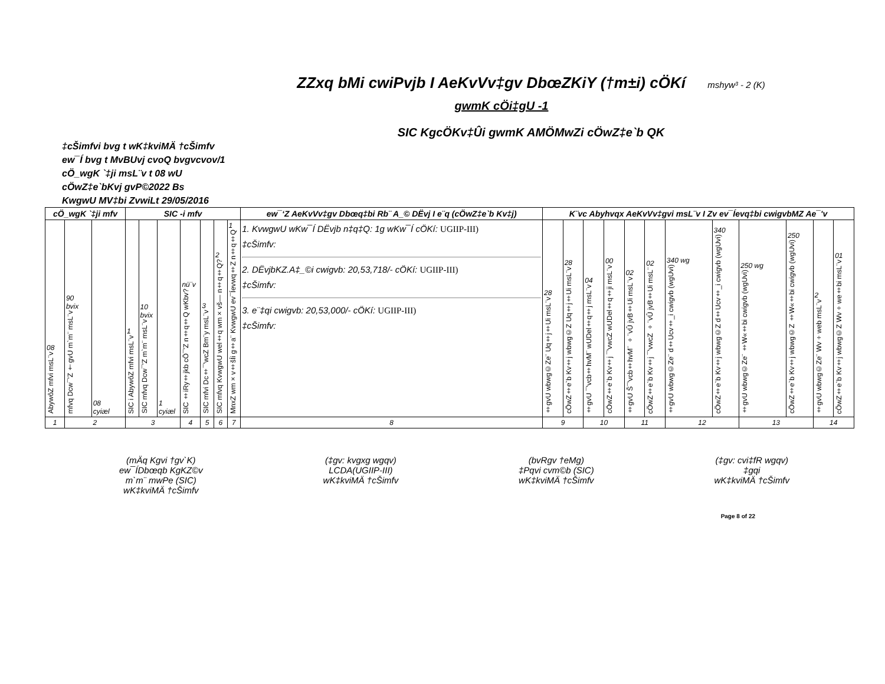ZZxq bMi cwiPvjb I AeKvVv‡gv DbœZKiY (†m±i) cÖKí mshyw³ - 2 (K)
gwmK cÖi‡gU -1
SIC KgcÖKv‡Ûi gwmK AMÖMwZi cÖwZ‡e`b QK
‡cŠimfvi bvg t wK‡kviMÄ †cŠimfv
ew¯Í bvg t MvBUvj cvoQ bvgvcvov/1
cÖ_wgK `‡ji msL¨v t 08 wU
cÖwZ‡e`bKvj gvP©2022 Bs
KwgwU MV‡bi ZvwiLt 29/05/2016
| cÖ_wgK `‡ji mfv | | | SIC -i mfv | | | | | | | ew¯‘Z AeKvVv‡gv Dbœq‡bi Rb¨ A_© DËvj I e¨q (cÖwZ‡e`b Kv‡j) | K¨vc Abyhvqx AeKvVv‡gvi msL¨v I Zv ev¯Íevq‡bi cwigvbMZ Ae¯'v | | | | | | | | | | | |
| --- | --- | --- | --- | --- | --- | --- | --- | --- | --- | --- | --- | --- | --- | --- | --- | --- | --- | --- | --- | --- | --- | --- |
| 08 AbywôZ mfvi msL¨v | 90 bvix mfvq Dcw¯'Z †gvU m`m¨ msL¨v | 08 cyiæl | 1 SIC i AbywôZ mfvi msL¨v | 10 bvix SIC mfvq Dcw¯'Z m`m¨ msL¨v | 1 cyiæl | nü¨v SIC ‡iRy‡jkb cÖ¯'Z n‡q‡Q wKbv? | 3 SIC mfvi Dc‡¯'wcZ Bm¨y msL¨v | 2 SIC mfvq KvwgwU wel‡q wm×vš— n‡q‡Q? | 1 MnxZ wm×v‡šÍi g‡a¨ KvwgwU ev¯Íevwq‡Z n‡q‡Q | 1. KvwgwU wKw¯Í DËvjb n‡q‡Q: 1g wKw¯Í cÖKí: UGIIP-III) ‡cŠimfv: 2. DËvjbKZ.A‡_©i cwigvb: 20,53,718/- cÖKí: UGIIP-III) ‡cŠimfv: 3. e¨‡qi cwigvb: 20,53,000/- cÖKí: UGIIP-III) ‡cŠimfv: | 28 ‡gvU wbwg©Ze¨ Uq‡j‡Ui msL¨v | 28 cÖwZ‡e`b Kv‡j wbwg©Z Uq‡j‡Ui msL¨v | 04 ‡gvU ¯'vcb‡hvM¨ wUDel‡q‡j msL¨v | 00 cÖwZ‡e`b Kv‡j ¯'vwcZ wUDel‡q‡ji msL¨v | 02 ‡gvU Š¯'vcb‡hvM¨ ÷¨vÛ jvB‡Ui msL¨v | 02 cÖwZ‡e`b Kv‡j ¯'vwcZ ÷¨vÛ jvB‡Ui msL¨ | 340 wg ‡gvU wbwg©Ze¨ d‡Ucv‡_i cwigvb (wgUvi) | 340 cÖwZ‡e`b Kv‡j wbwg©Z d‡Ucv‡_i cwigvb (wgUvi) | 250 wg ‡gvU wbwg©Ze¨ ‡W«‡bi cwigvb (wgUvi) | 250 cÖwZ‡e`b Kv‡j wbwg©Z ‡W«‡bi cwigvb (wgUvi) | 2 ‡gvU wbwg©Ze¨ Wv÷web msL¨v | 01 cÖwZ‡e`b Kv‡j wbwg©Z Wv÷we‡bi msL¨v |
| 1 | 2 | | 3 | | | 4 | 5 | 6 | 7 | 8 | 9 | | 10 | | 11 | | 12 | | 13 | | 14 | |
(mÄq Kgvi †gv`K)
ew¯ÍDbœqb KgKZ©v
m`m¨ mwPe (SIC)
wK‡kviMÄ †cŠimfv
(‡gv: kvgxg wgqv)
LCDA(UGIIP-III)
wK‡kviMÄ †cŠimfv
(bvRgv †eMg)
‡Pqvi cvm©b (SIC)
wK‡kviMÄ †cŠimfv
(‡gv: cvi‡fR wgqv)
‡gqi
wK‡kviMÄ †cŠimfv
Page 8 of 22